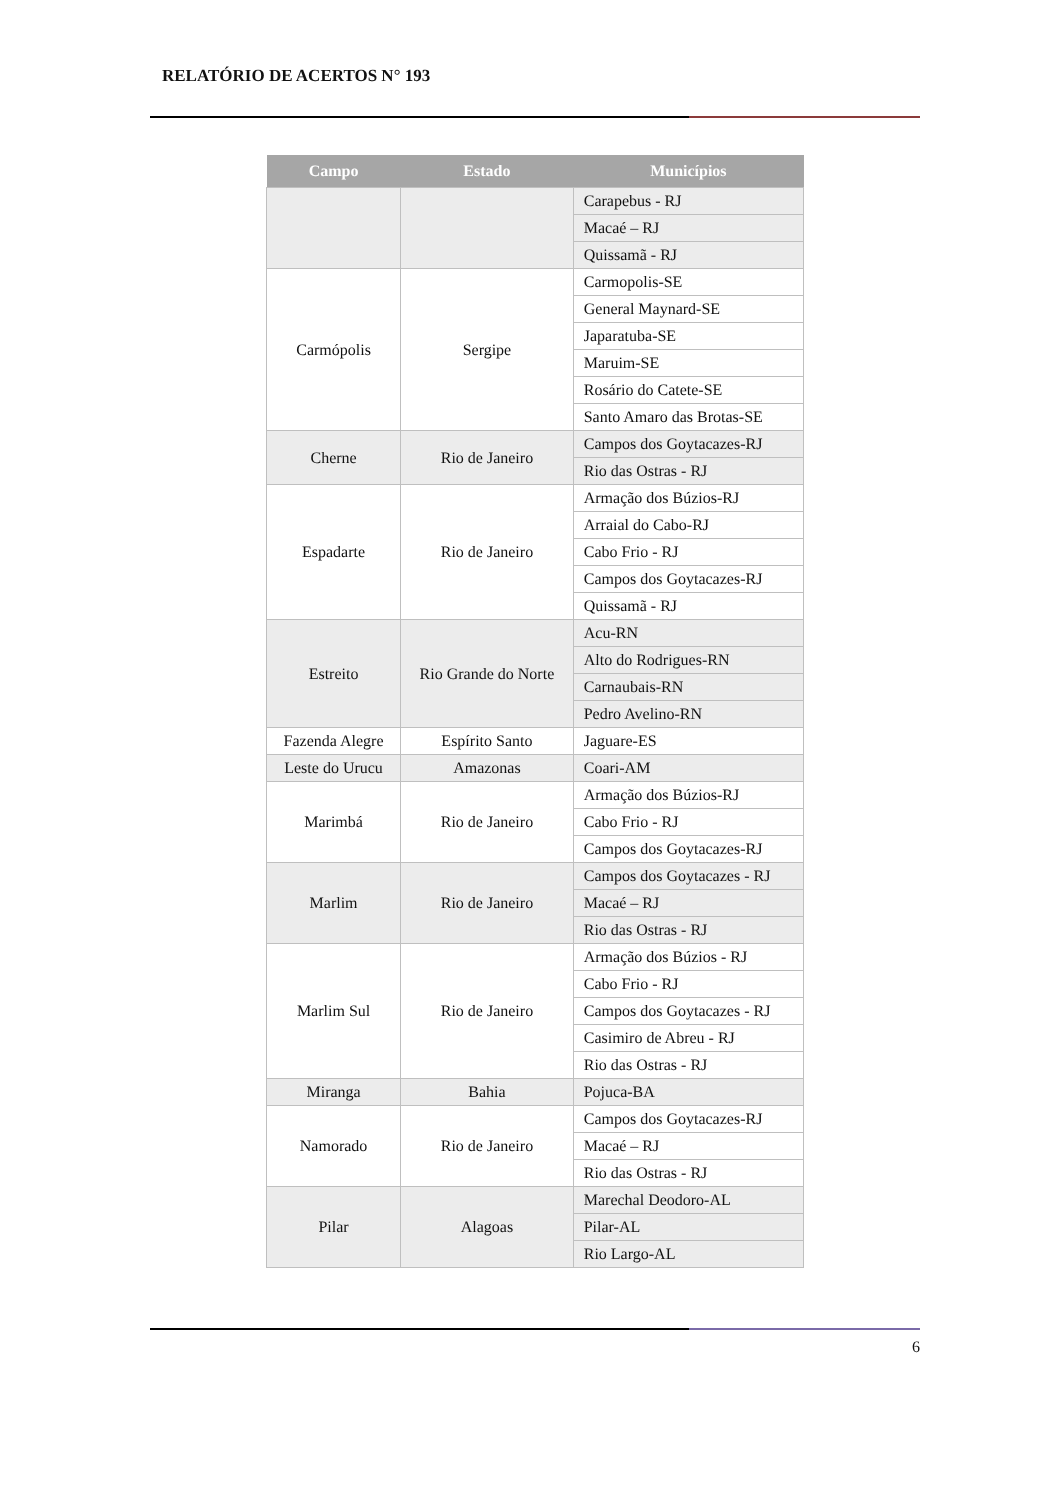RELATÓRIO DE ACERTOS N° 193
| Campo | Estado | Municípios |
| --- | --- | --- |
| | | Carapebus - RJ |
| | | Macaé – RJ |
| | | Quissamã - RJ |
| Carmópolis | Sergipe | Carmopolis-SE |
| | | General Maynard-SE |
| | | Japaratuba-SE |
| | | Maruim-SE |
| | | Rosário do Catete-SE |
| | | Santo Amaro das Brotas-SE |
| Cherne | Rio de Janeiro | Campos dos Goytacazes-RJ |
| | | Rio das Ostras - RJ |
| Espadarte | Rio de Janeiro | Armação dos Búzios-RJ |
| | | Arraial do Cabo-RJ |
| | | Cabo Frio - RJ |
| | | Campos dos Goytacazes-RJ |
| | | Quissamã - RJ |
| Estreito | Rio Grande do Norte | Acu-RN |
| | | Alto do Rodrigues-RN |
| | | Carnaubais-RN |
| | | Pedro Avelino-RN |
| Fazenda Alegre | Espírito Santo | Jaguare-ES |
| Leste do Urucu | Amazonas | Coari-AM |
| Marimbá | Rio de Janeiro | Armação dos Búzios-RJ |
| | | Cabo Frio - RJ |
| | | Campos dos Goytacazes-RJ |
| Marlim | Rio de Janeiro | Campos dos Goytacazes - RJ |
| | | Macaé – RJ |
| | | Rio das Ostras - RJ |
| Marlim Sul | Rio de Janeiro | Armação dos Búzios - RJ |
| | | Cabo Frio - RJ |
| | | Campos dos Goytacazes - RJ |
| | | Casimiro de Abreu - RJ |
| | | Rio das Ostras - RJ |
| Miranga | Bahia | Pojuca-BA |
| Namorado | Rio de Janeiro | Campos dos Goytacazes-RJ |
| | | Macaé – RJ |
| | | Rio das Ostras - RJ |
| Pilar | Alagoas | Marechal Deodoro-AL |
| | | Pilar-AL |
| | | Rio Largo-AL |
6